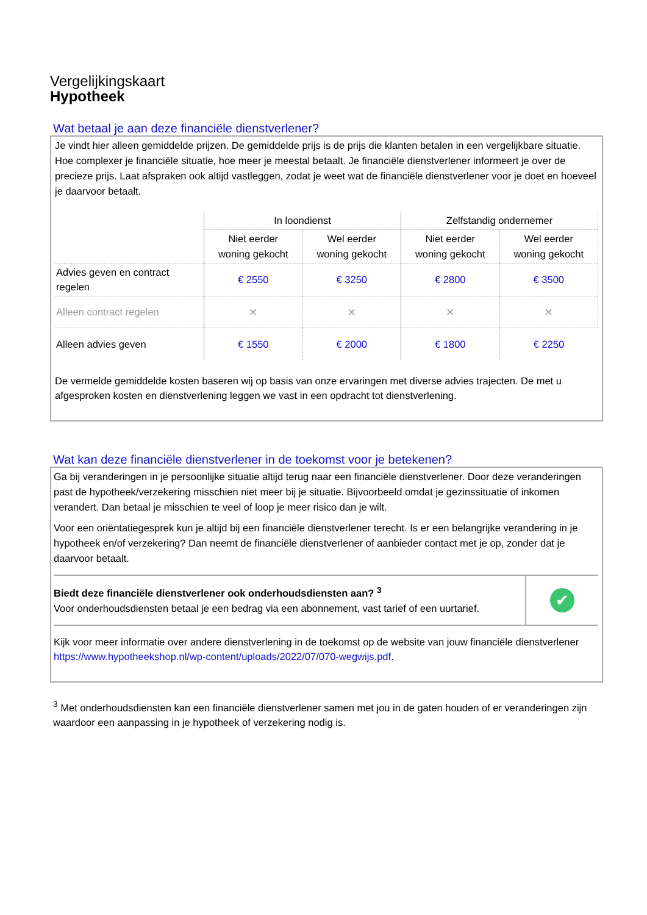Vergelijkingskaart
Hypotheek
Wat betaal je aan deze financiële dienstverlener?
Je vindt hier alleen gemiddelde prijzen. De gemiddelde prijs is de prijs die klanten betalen in een vergelijkbare situatie. Hoe complexer je financiële situatie, hoe meer je meestal betaalt. Je financiële dienstverlener informeert je over de precieze prijs. Laat afspraken ook altijd vastleggen, zodat je weet wat de financiële dienstverlener voor je doet en hoeveel je daarvoor betaalt.
| | In loondienst | | Zelfstandig ondernemer | |
| --- | --- | --- | --- | --- |
| | Niet eerder woning gekocht | Wel eerder woning gekocht | Niet eerder woning gekocht | Wel eerder woning gekocht |
| Advies geven en contract regelen | € 2550 | € 3250 | € 2800 | € 3500 |
| Alleen contract regelen | × | × | × | × |
| Alleen advies geven | € 1550 | € 2000 | € 1800 | € 2250 |
De vermelde gemiddelde kosten baseren wij op basis van onze ervaringen met diverse advies trajecten. De met u afgesproken kosten en dienstverlening leggen we vast in een opdracht tot dienstverlening.
Wat kan deze financiële dienstverlener in de toekomst voor je betekenen?
Ga bij veranderingen in je persoonlijke situatie altijd terug naar een financiële dienstverlener. Door deze veranderingen past de hypotheek/verzekering misschien niet meer bij je situatie. Bijvoorbeeld omdat je gezinssituatie of inkomen verandert. Dan betaal je misschien te veel of loop je meer risico dan je wilt.
Voor een oriëntatiegesprek kun je altijd bij een financiële dienstverlener terecht. Is er een belangrijke verandering in je hypotheek en/of verzekering? Dan neemt de financiële dienstverlener of aanbieder contact met je op, zonder dat je daarvoor betaalt.
| Biedt deze financiële dienstverlener ook onderhoudsdiensten aan? <sup>3</sup> Voor onderhoudsdiensten betaal je een bedrag via een abonnement, vast tarief of een uurtarief. | ✔ |
Kijk voor meer informatie over andere dienstverlening in de toekomst op de website van jouw financiële dienstverlener https://www.hypotheekshop.nl/wp-content/uploads/2022/07/070-wegwijs.pdf.
<sup>3</sup> Met onderhoudsdiensten kan een financiële dienstverlener samen met jou in de gaten houden of er veranderingen zijn waardoor een aanpassing in je hypotheek of verzekering nodig is.